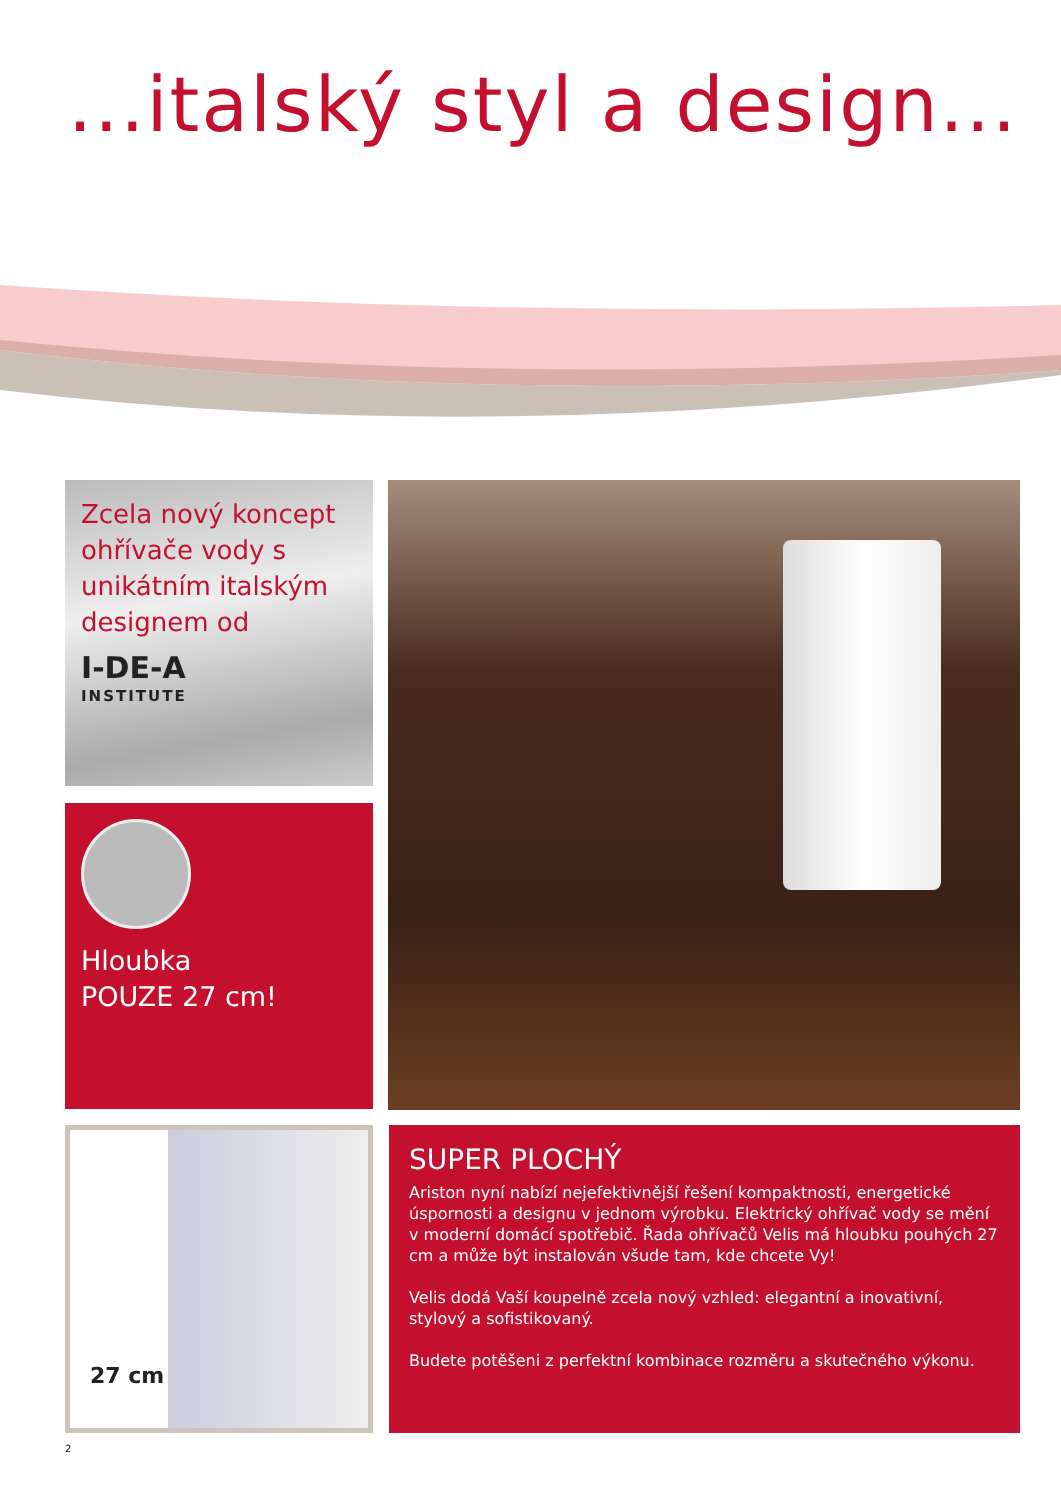...italský styl a design...
Zcela nový koncept ohřívače vody s unikátním italským designem od
I-DE-A
INSTITUTE
Hloubka
POUZE 27 cm!
27 cm
SUPER PLOCHÝ
Ariston nyní nabízí nejefektivnější řešení kompaktnosti, energetické úspornosti a designu v jednom výrobku. Elektrický ohřívač vody se mění v moderní domácí spotřebič. Řada ohřívačů Velis má hloubku pouhých 27 cm a může být instalován všude tam, kde chcete Vy!
Velis dodá Vaší koupelně zcela nový vzhled: elegantní a inovativní, stylový a sofistikovaný.
Budete potěšeni z perfektní kombinace rozměru a skutečného výkonu.
2